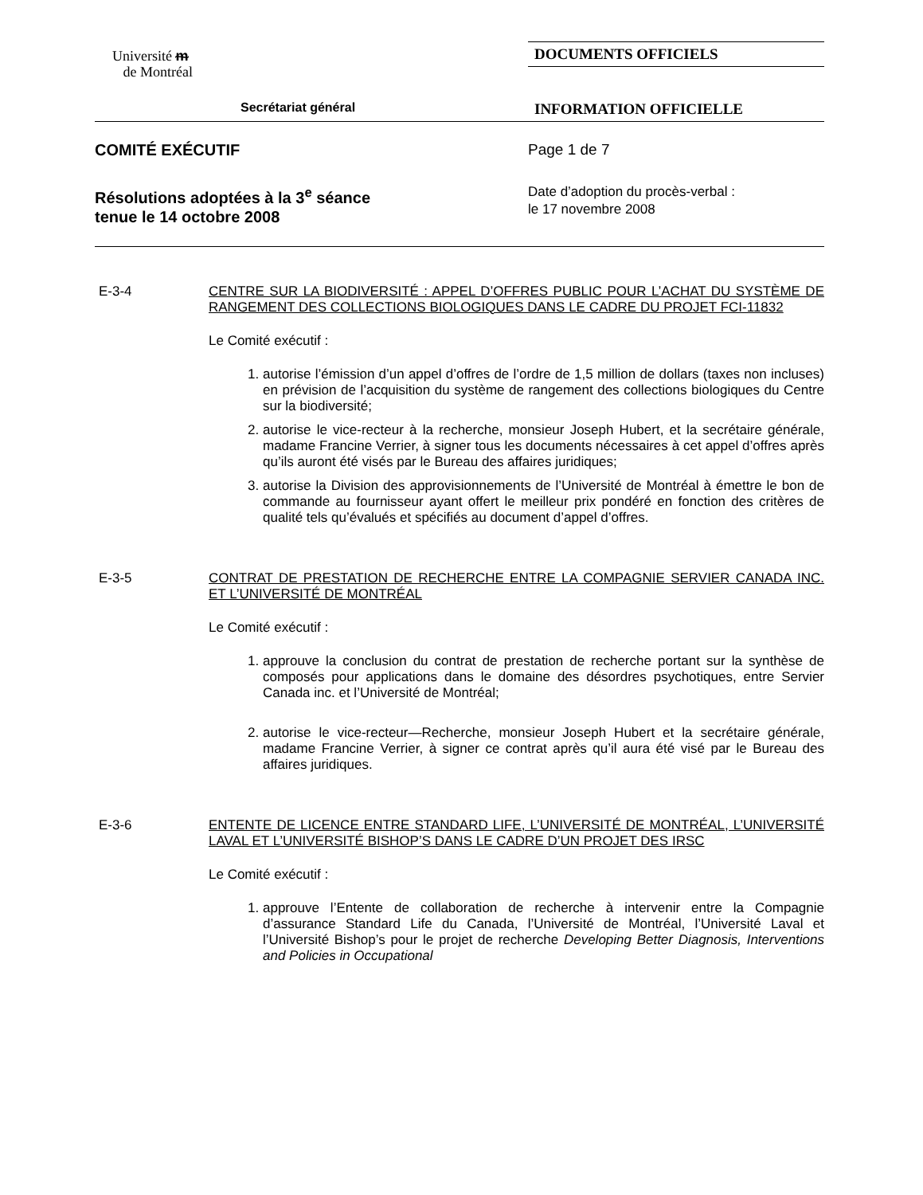Université ᵯ
de Montréal
DOCUMENTS OFFICIELS
Secrétariat général
INFORMATION OFFICIELLE
COMITÉ EXÉCUTIF Page 1 de 7
Résolutions adoptées à la 3<sup>e</sup> séance
tenue le 14 octobre 2008
Date d’adoption du procès-verbal :
le 17 novembre 2008
E-3-4
CENTRE SUR LA BIODIVERSITÉ : APPEL D’OFFRES PUBLIC POUR L’ACHAT DU SYSTÈME DE RANGEMENT DES COLLECTIONS BIOLOGIQUES DANS LE CADRE DU PROJET FCI-11832
Le Comité exécutif :
1. autorise l’émission d’un appel d’offres de l’ordre de 1,5 million de dollars (taxes non incluses) en prévision de l’acquisition du système de rangement des collections biologiques du Centre sur la biodiversité;
2. autorise le vice-recteur à la recherche, monsieur Joseph Hubert, et la secrétaire générale, madame Francine Verrier, à signer tous les documents nécessaires à cet appel d’offres après qu’ils auront été visés par le Bureau des affaires juridiques;
3. autorise la Division des approvisionnements de l’Université de Montréal à émettre le bon de commande au fournisseur ayant offert le meilleur prix pondéré en fonction des critères de qualité tels qu’évalués et spécifiés au document d’appel d’offres.
E-3-5
CONTRAT DE PRESTATION DE RECHERCHE ENTRE LA COMPAGNIE SERVIER CANADA INC. ET L’UNIVERSITÉ DE MONTRÉAL
Le Comité exécutif :
1. approuve la conclusion du contrat de prestation de recherche portant sur la synthèse de composés pour applications dans le domaine des désordres psychotiques, entre Servier Canada inc. et l’Université de Montréal;
2. autorise le vice-recteur—Recherche, monsieur Joseph Hubert et la secrétaire générale, madame Francine Verrier, à signer ce contrat après qu’il aura été visé par le Bureau des affaires juridiques.
E-3-6
ENTENTE DE LICENCE ENTRE STANDARD LIFE, L’UNIVERSITÉ DE MONTRÉAL, L’UNIVERSITÉ LAVAL ET L’UNIVERSITÉ BISHOP’S DANS LE CADRE D’UN PROJET DES IRSC
Le Comité exécutif :
1. approuve l’Entente de collaboration de recherche à intervenir entre la Compagnie d’assurance Standard Life du Canada, l’Université de Montréal, l’Université Laval et l’Université Bishop’s pour le projet de recherche Developing Better Diagnosis, Interventions and Policies in Occupational